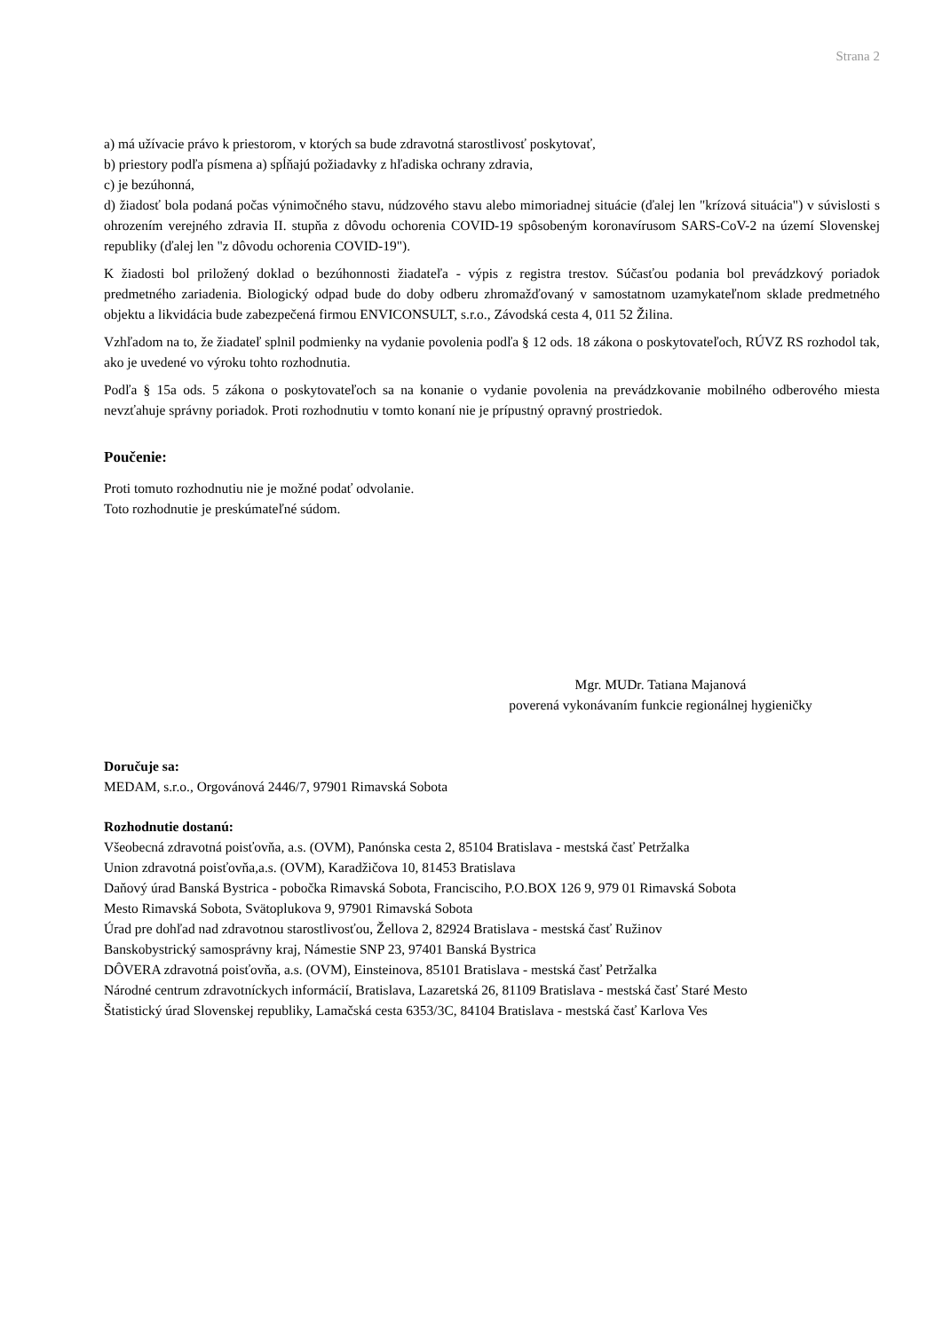Strana 2
a) má užívacie právo k priestorom, v ktorých sa bude zdravotná starostlivosť poskytovať,
b) priestory podľa písmena a) spĺňajú požiadavky z hľadiska ochrany zdravia,
c) je bezúhonná,
d) žiadosť bola podaná počas výnimočného stavu, núdzového stavu alebo mimoriadnej situácie (ďalej len "krízová situácia") v súvislosti s ohrozením verejného zdravia II. stupňa z dôvodu ochorenia COVID-19 spôsobeným koronavírusom SARS-CoV-2 na území Slovenskej republiky (ďalej len "z dôvodu ochorenia COVID-19").
K žiadosti bol priložený doklad o bezúhonnosti žiadateľa - výpis z registra trestov. Súčasťou podania bol prevádzkový poriadok predmetného zariadenia. Biologický odpad bude do doby odberu zhromažďovaný v samostatnom uzamykateľnom sklade predmetného objektu a likvidácia bude zabezpečená firmou ENVICONSULT, s.r.o., Závodská cesta 4, 011 52 Žilina.
Vzhľadom na to, že žiadateľ splnil podmienky na vydanie povolenia podľa § 12 ods. 18 zákona o poskytovateľoch, RÚVZ RS rozhodol tak, ako je uvedené vo výroku tohto rozhodnutia.
Podľa § 15a ods. 5 zákona o poskytovateľoch sa na konanie o vydanie povolenia na prevádzkovanie mobilného odberového miesta nevzťahuje správny poriadok. Proti rozhodnutiu v tomto konaní nie je prípustný opravný prostriedok.
Poučenie:
Proti tomuto rozhodnutiu nie je možné podať odvolanie.
Toto rozhodnutie je preskúmateľné súdom.
Mgr. MUDr. Tatiana Majanová
poverená vykonávaním funkcie regionálnej hygieničky
Doručuje sa:
MEDAM, s.r.o., Orgovánová 2446/7, 97901 Rimavská Sobota
Rozhodnutie dostanú:
Všeobecná zdravotná poisťovňa, a.s. (OVM), Panónska cesta 2, 85104 Bratislava - mestská časť Petržalka
Union zdravotná poisťovňa,a.s. (OVM), Karadžičova 10, 81453 Bratislava
Daňový úrad Banská Bystrica - pobočka Rimavská Sobota, Francisciho, P.O.BOX 126 9, 979 01 Rimavská Sobota
Mesto Rimavská Sobota, Svätoplukova 9, 97901 Rimavská Sobota
Úrad pre dohľad nad zdravotnou starostlivosťou, Žellova 2, 82924 Bratislava - mestská časť Ružinov
Banskobystrický samosprávny kraj, Námestie SNP 23, 97401 Banská Bystrica
DÔVERA zdravotná poisťovňa, a.s. (OVM), Einsteinova, 85101 Bratislava - mestská časť Petržalka
Národné centrum zdravotníckych informácií, Bratislava, Lazaretská 26, 81109 Bratislava - mestská časť Staré Mesto
Štatistický úrad Slovenskej republiky, Lamačská cesta 6353/3C, 84104 Bratislava - mestská časť Karlova Ves